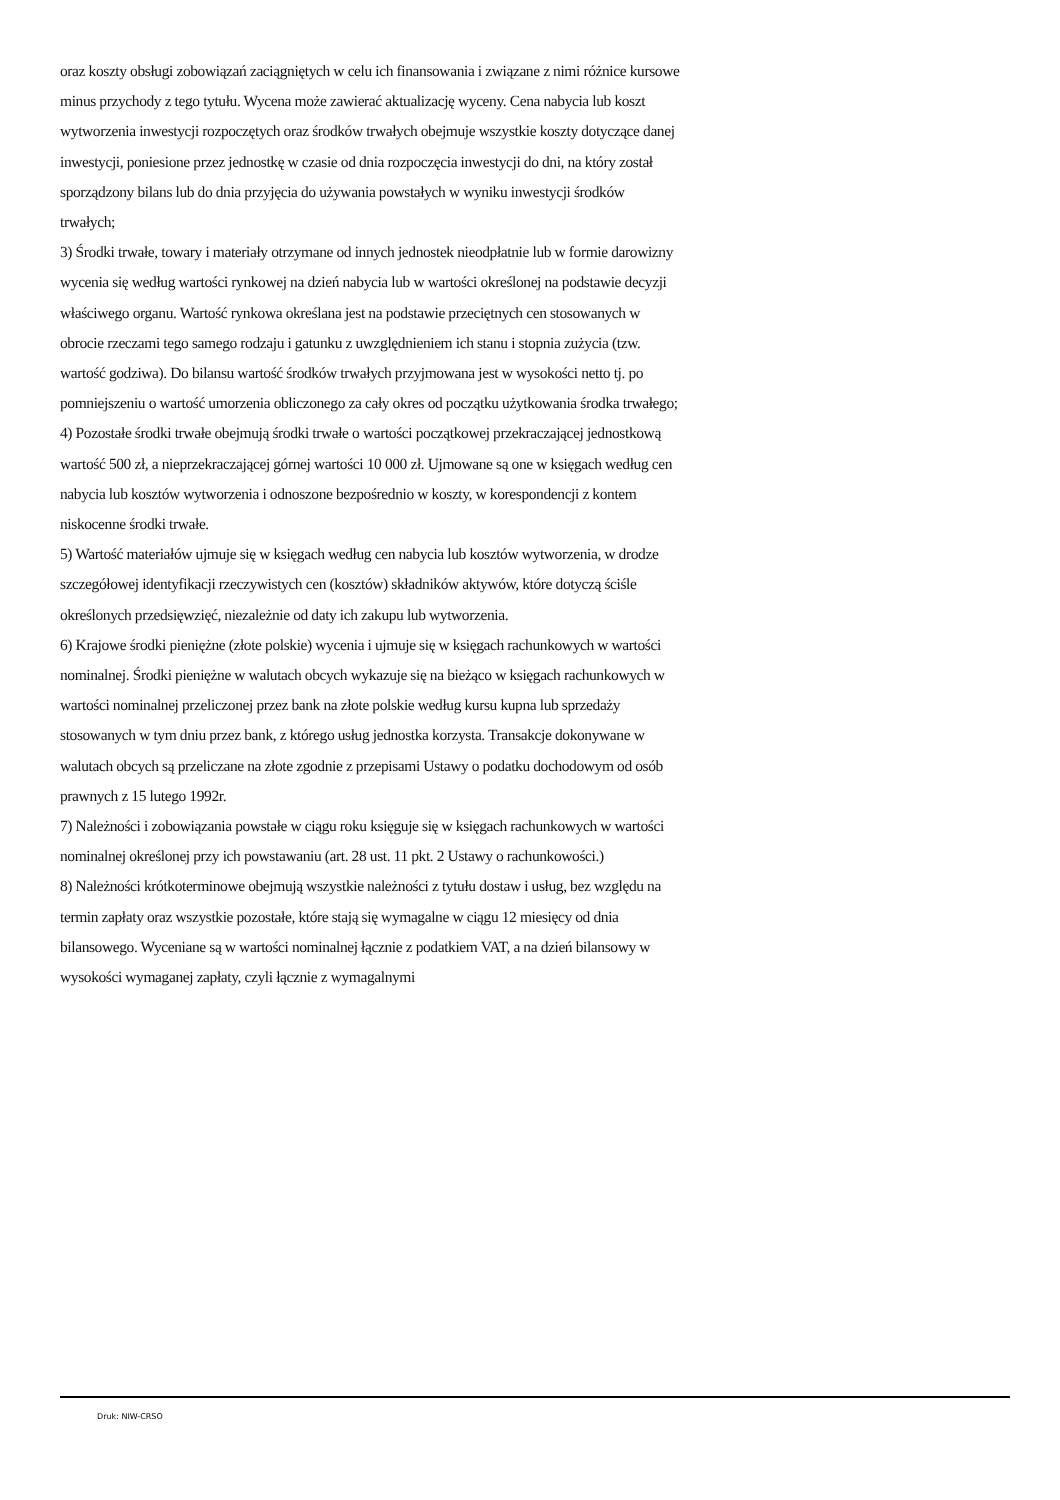oraz koszty obsługi zobowiązań zaciągniętych w celu ich finansowania i związane z nimi różnice kursowe minus przychody z tego tytułu. Wycena może zawierać aktualizację wyceny. Cena nabycia lub koszt wytworzenia inwestycji rozpoczętych oraz środków trwałych obejmuje wszystkie koszty dotyczące danej inwestycji, poniesione przez jednostkę w czasie od dnia rozpoczęcia inwestycji do dni, na który został sporządzony bilans lub do dnia przyjęcia do używania powstałych w wyniku inwestycji środków trwałych;
3) Środki trwałe, towary i materiały otrzymane od innych jednostek nieodpłatnie lub w formie darowizny wycenia się według wartości rynkowej na dzień nabycia lub w wartości określonej na podstawie decyzji właściwego organu. Wartość rynkowa określana jest na podstawie przeciętnych cen stosowanych w obrocie rzeczami tego samego rodzaju i gatunku z uwzględnieniem ich stanu i stopnia zużycia (tzw. wartość godziwa). Do bilansu wartość środków trwałych przyjmowana jest w wysokości netto tj. po pomniejszeniu o wartość umorzenia obliczonego za cały okres od początku użytkowania środka trwałego;
4) Pozostałe środki trwałe obejmują środki trwałe o wartości początkowej przekraczającej jednostkową wartość 500 zł, a nieprzekraczającej górnej wartości 10 000 zł. Ujmowane są one w księgach według cen nabycia lub kosztów wytworzenia i odnoszone bezpośrednio w koszty, w korespondencji z kontem niskocenne środki trwałe.
5) Wartość materiałów ujmuje się w księgach według cen nabycia lub kosztów wytworzenia, w drodze szczegółowej identyfikacji rzeczywistych cen (kosztów) składników aktywów, które dotyczą ściśle określonych przedsięwzięć, niezależnie od daty ich zakupu lub wytworzenia.
6) Krajowe środki pieniężne (złote polskie) wycenia i ujmuje się w księgach rachunkowych w wartości nominalnej. Środki pieniężne w walutach obcych wykazuje się na bieżąco w księgach rachunkowych w wartości nominalnej przeliczonej przez bank na złote polskie według kursu kupna lub sprzedaży stosowanych w tym dniu przez bank, z którego usług jednostka korzysta. Transakcje dokonywane w walutach obcych są przeliczane na złote zgodnie z przepisami Ustawy o podatku dochodowym od osób prawnych z 15 lutego 1992r.
7) Należności i zobowiązania powstałe w ciągu roku księguje się w księgach rachunkowych w wartości nominalnej określonej przy ich powstawaniu (art. 28 ust. 11 pkt. 2 Ustawy o rachunkowości.)
8) Należności krótkoterminowe obejmują wszystkie należności z tytułu dostaw i usług, bez względu na termin zapłaty oraz wszystkie pozostałe, które stają się wymagalne w ciągu 12 miesięcy od dnia bilansowego. Wyceniane są w wartości nominalnej łącznie z podatkiem VAT, a na dzień bilansowy w wysokości wymaganej zapłaty, czyli łącznie z wymagalnymi
Druk: NIW-CRSO